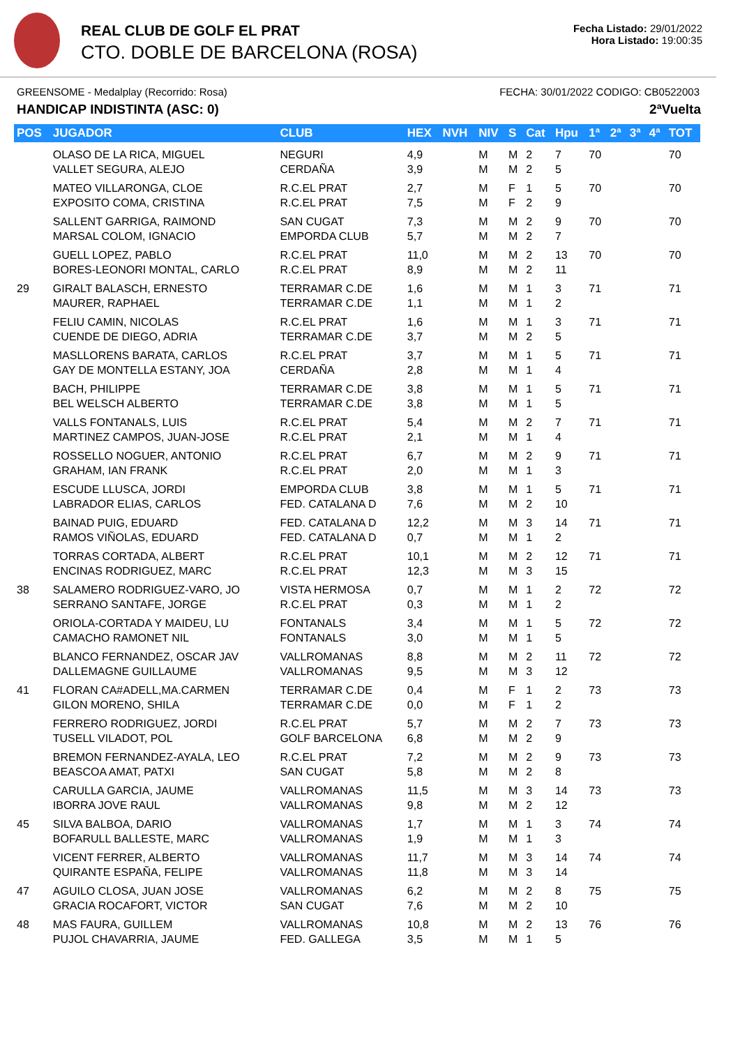REAL CLUB DE GOLF EL PRAT
CTO. DOBLE DE BARCELONA (ROSA)
Fecha Listado: 29/01/2022
Hora Listado: 19:00:35
GREENSOME - Medalplay (Recorrido: Rosa) FECHA: 30/01/2022 CODIGO: CB0522003
HANDICAP INDISTINTA (ASC: 0) 2ªVuelta
| POS | JUGADOR | CLUB | HEX | NVH | NIV | S | Cat | Hpu | 1ª | 2ª | 3ª | 4ª | TOT |
| --- | --- | --- | --- | --- | --- | --- | --- | --- | --- | --- | --- | --- | --- |
| | OLASO DE LA RICA, MIGUEL VALLET SEGURA, ALEJO | NEGURI CERDAÑA | 4,9 3,9 | | M M | M M | 2 2 | 7 5 | 70 | | | | 70 |
| | MATEO VILLARONGA, CLOE EXPOSITO COMA, CRISTINA | R.C.EL PRAT R.C.EL PRAT | 2,7 7,5 | | M M | F F | 1 2 | 5 9 | 70 | | | | 70 |
| | SALLENT GARRIGA, RAIMOND MARSAL COLOM, IGNACIO | SAN CUGAT EMPORDA CLUB | 7,3 5,7 | | M M | M M | 2 2 | 9 7 | 70 | | | | 70 |
| | GUELL LOPEZ, PABLO BORES-LEONORI MONTAL, CARLO | R.C.EL PRAT R.C.EL PRAT | 11,0 8,9 | | M M | M M | 2 2 | 13 11 | 70 | | | | 70 |
| 29 | GIRALT BALASCH, ERNESTO MAURER, RAPHAEL | TERRAMAR C.DE TERRAMAR C.DE | 1,6 1,1 | | M M | M M | 1 1 | 3 2 | 71 | | | | 71 |
| | FELIU CAMIN, NICOLAS CUENDE DE DIEGO, ADRIA | R.C.EL PRAT TERRAMAR C.DE | 1,6 3,7 | | M M | M M | 1 2 | 3 5 | 71 | | | | 71 |
| | MASLLORENS BARATA, CARLOS GAY DE MONTELLA ESTANY, JOA | R.C.EL PRAT CERDAÑA | 3,7 2,8 | | M M | M M | 1 1 | 5 4 | 71 | | | | 71 |
| | BACH, PHILIPPE BEL WELSCH ALBERTO | TERRAMAR C.DE TERRAMAR C.DE | 3,8 3,8 | | M M | M M | 1 1 | 5 5 | 71 | | | | 71 |
| | VALLS FONTANALS, LUIS MARTINEZ CAMPOS, JUAN-JOSE | R.C.EL PRAT R.C.EL PRAT | 5,4 2,1 | | M M | M M | 2 1 | 7 4 | 71 | | | | 71 |
| | ROSSELLO NOGUER, ANTONIO GRAHAM, IAN FRANK | R.C.EL PRAT R.C.EL PRAT | 6,7 2,0 | | M M | M M | 2 1 | 9 3 | 71 | | | | 71 |
| | ESCUDE LLUSCA, JORDI LABRADOR ELIAS, CARLOS | EMPORDA CLUB FED. CATALANA D | 3,8 7,6 | | M M | M M | 1 2 | 5 10 | 71 | | | | 71 |
| | BAINAD PUIG, EDUARD RAMOS VIÑOLAS, EDUARD | FED. CATALANA D FED. CATALANA D | 12,2 0,7 | | M M | M M | 3 1 | 14 2 | 71 | | | | 71 |
| | TORRAS CORTADA, ALBERT ENCINAS RODRIGUEZ, MARC | R.C.EL PRAT R.C.EL PRAT | 10,1 12,3 | | M M | M M | 2 3 | 12 15 | 71 | | | | 71 |
| 38 | SALAMERO RODRIGUEZ-VARO, JO SERRANO SANTAFE, JORGE | VISTA HERMOSA R.C.EL PRAT | 0,7 0,3 | | M M | M M | 1 1 | 2 2 | 72 | | | | 72 |
| | ORIOLA-CORTADA Y MAIDEU, LU CAMACHO RAMONET NIL | FONTANALS FONTANALS | 3,4 3,0 | | M M | M M | 1 1 | 5 5 | 72 | | | | 72 |
| | BLANCO FERNANDEZ, OSCAR JAV DALLEMAGNE GUILLAUME | VALLROMANAS VALLROMANAS | 8,8 9,5 | | M M | M M | 2 3 | 11 12 | 72 | | | | 72 |
| 41 | FLORAN CA#ADELL,MA.CARMEN GILON MORENO, SHILA | TERRAMAR C.DE TERRAMAR C.DE | 0,4 0,0 | | M M | F F | 1 1 | 2 2 | 73 | | | | 73 |
| | FERRERO RODRIGUEZ, JORDI TUSELL VILADOT, POL | R.C.EL PRAT GOLF BARCELONA | 5,7 6,8 | | M M | M M | 2 2 | 7 9 | 73 | | | | 73 |
| | BREMON FERNANDEZ-AYALA, LEO BEASCOA AMAT, PATXI | R.C.EL PRAT SAN CUGAT | 7,2 5,8 | | M M | M M | 2 2 | 9 8 | 73 | | | | 73 |
| | CARULLA GARCIA, JAUME IBORRA JOVE RAUL | VALLROMANAS VALLROMANAS | 11,5 9,8 | | M M | M M | 3 2 | 14 12 | 73 | | | | 73 |
| 45 | SILVA BALBOA, DARIO BOFARULL BALLESTE, MARC | VALLROMANAS VALLROMANAS | 1,7 1,9 | | M M | M M | 1 1 | 3 3 | 74 | | | | 74 |
| | VICENT FERRER, ALBERTO QUIRANTE ESPAÑA, FELIPE | VALLROMANAS VALLROMANAS | 11,7 11,8 | | M M | M M | 3 3 | 14 14 | 74 | | | | 74 |
| 47 | AGUILO CLOSA, JUAN JOSE GRACIA ROCAFORT, VICTOR | VALLROMANAS SAN CUGAT | 6,2 7,6 | | M M | M M | 2 2 | 8 10 | 75 | | | | 75 |
| 48 | MAS FAURA, GUILLEM PUJOL CHAVARRIA, JAUME | VALLROMANAS FED. GALLEGA | 10,8 3,5 | | M M | M M | 2 1 | 13 5 | 76 | | | | 76 |